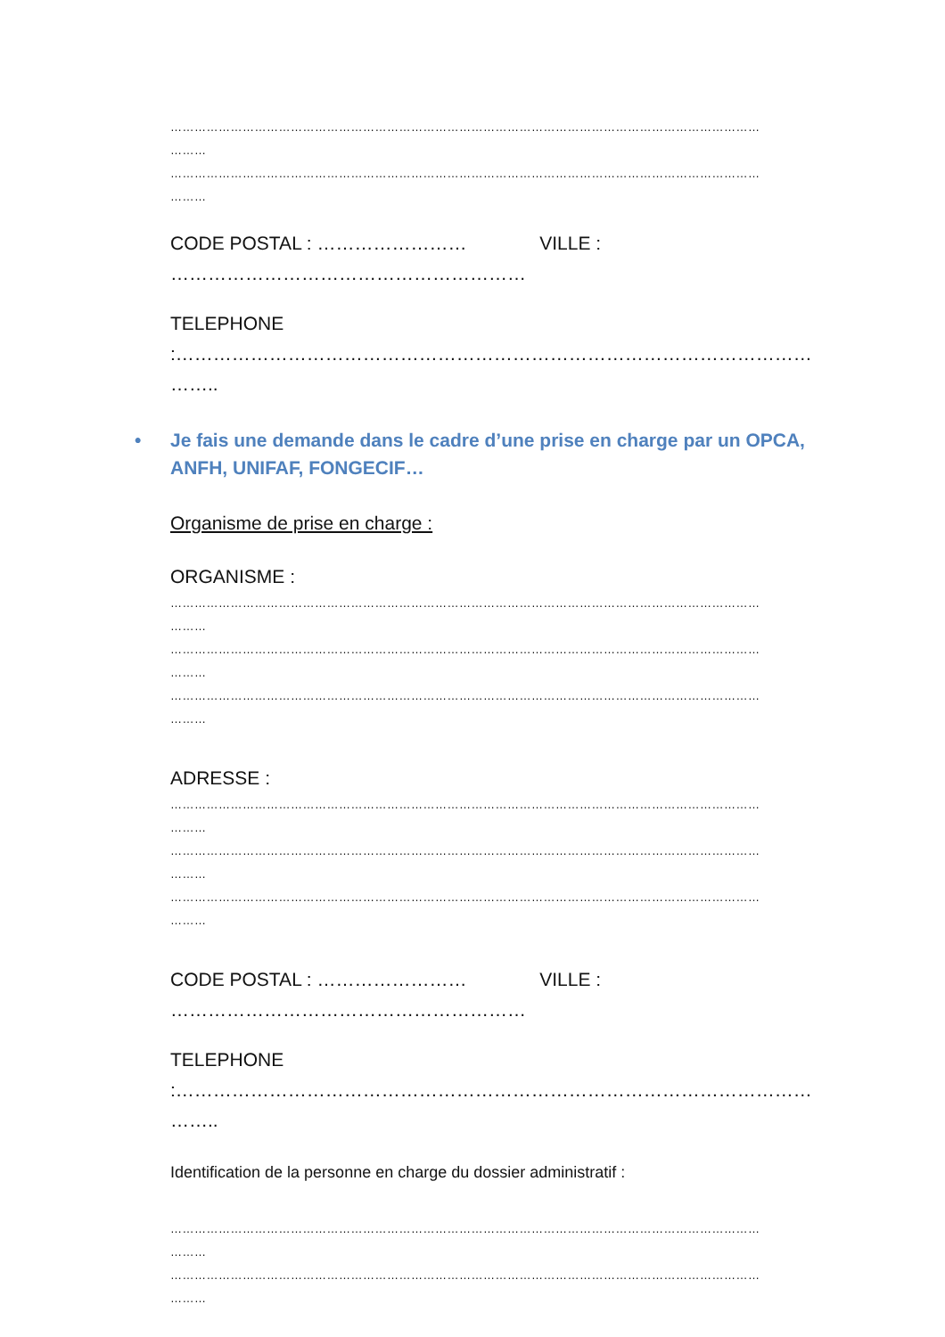…………………………………………………………………………………………………………………………………
………
…………………………………………………………………………………………………………………………………
………
CODE POSTAL : …………………… VILLE :
…………………………………………………
TELEPHONE :…………………………………………………………………………………………
……..
• Je fais une demande dans le cadre d’une prise en charge par un OPCA, ANFH, UNIFAF, FONGECIF…
Organisme de prise en charge :
ORGANISME :
…………………………………………………………………………………………………………………………………
………
…………………………………………………………………………………………………………………………………
………
…………………………………………………………………………………………………………………………………
………
ADRESSE :
…………………………………………………………………………………………………………………………………
………
…………………………………………………………………………………………………………………………………
………
…………………………………………………………………………………………………………………………………
………
CODE POSTAL : …………………… VILLE :
…………………………………………………
TELEPHONE :…………………………………………………………………………………………
……..
Identification de la personne en charge du dossier administratif :
…………………………………………………………………………………………………………………………………
………
…………………………………………………………………………………………………………………………………
………